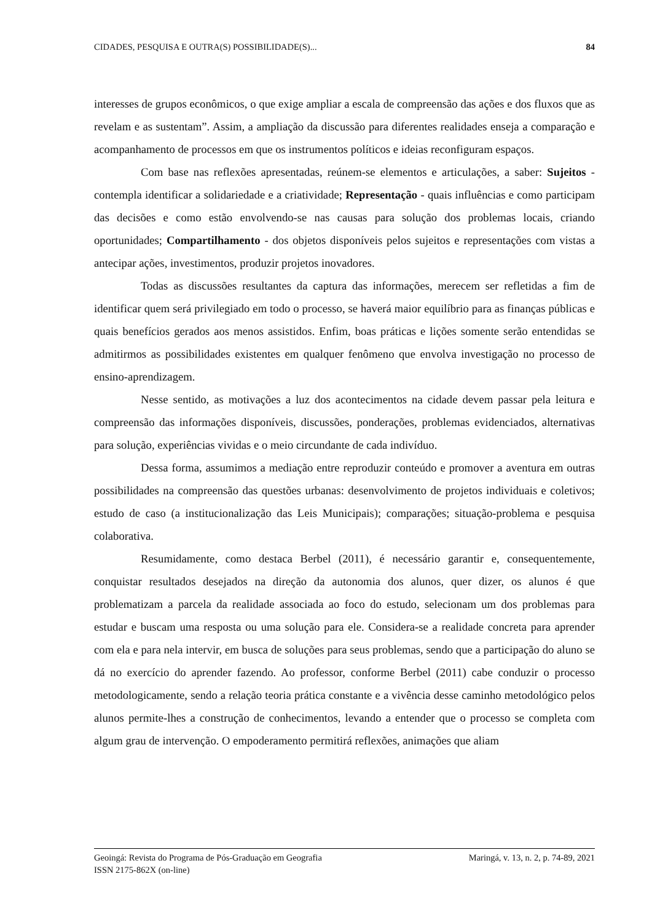CIDADES, PESQUISA E OUTRA(S) POSSIBILIDADE(S)... 84
interesses de grupos econômicos, o que exige ampliar a escala de compreensão das ações e dos fluxos que as revelam e as sustentam”. Assim, a ampliação da discussão para diferentes realidades enseja a comparação e acompanhamento de processos em que os instrumentos políticos e ideias reconfiguram espaços.
Com base nas reflexões apresentadas, reúnem-se elementos e articulações, a saber: Sujeitos - contempla identificar a solidariedade e a criatividade; Representação - quais influências e como participam das decisões e como estão envolvendo-se nas causas para solução dos problemas locais, criando oportunidades; Compartilhamento - dos objetos disponíveis pelos sujeitos e representações com vistas a antecipar ações, investimentos, produzir projetos inovadores.
Todas as discussões resultantes da captura das informações, merecem ser refletidas a fim de identificar quem será privilegiado em todo o processo, se haverá maior equilíbrio para as finanças públicas e quais benefícios gerados aos menos assistidos. Enfim, boas práticas e lições somente serão entendidas se admitirmos as possibilidades existentes em qualquer fenômeno que envolva investigação no processo de ensino-aprendizagem.
Nesse sentido, as motivações a luz dos acontecimentos na cidade devem passar pela leitura e compreensão das informações disponíveis, discussões, ponderações, problemas evidenciados, alternativas para solução, experiências vividas e o meio circundante de cada indivíduo.
Dessa forma, assumimos a mediação entre reproduzir conteúdo e promover a aventura em outras possibilidades na compreensão das questões urbanas: desenvolvimento de projetos individuais e coletivos; estudo de caso (a institucionalização das Leis Municipais); comparações; situação-problema e pesquisa colaborativa.
Resumidamente, como destaca Berbel (2011), é necessário garantir e, consequentemente, conquistar resultados desejados na direção da autonomia dos alunos, quer dizer, os alunos é que problematizam a parcela da realidade associada ao foco do estudo, selecionam um dos problemas para estudar e buscam uma resposta ou uma solução para ele. Considera-se a realidade concreta para aprender com ela e para nela intervir, em busca de soluções para seus problemas, sendo que a participação do aluno se dá no exercício do aprender fazendo. Ao professor, conforme Berbel (2011) cabe conduzir o processo metodologicamente, sendo a relação teoria prática constante e a vivência desse caminho metodológico pelos alunos permite-lhes a construção de conhecimentos, levando a entender que o processo se completa com algum grau de intervenção. O empoderamento permitirá reflexões, animações que aliam
Geoingá: Revista do Programa de Pós-Graduação em Geografia Maringá, v. 13, n. 2, p. 74-89, 2021
ISSN 2175-862X (on-line)